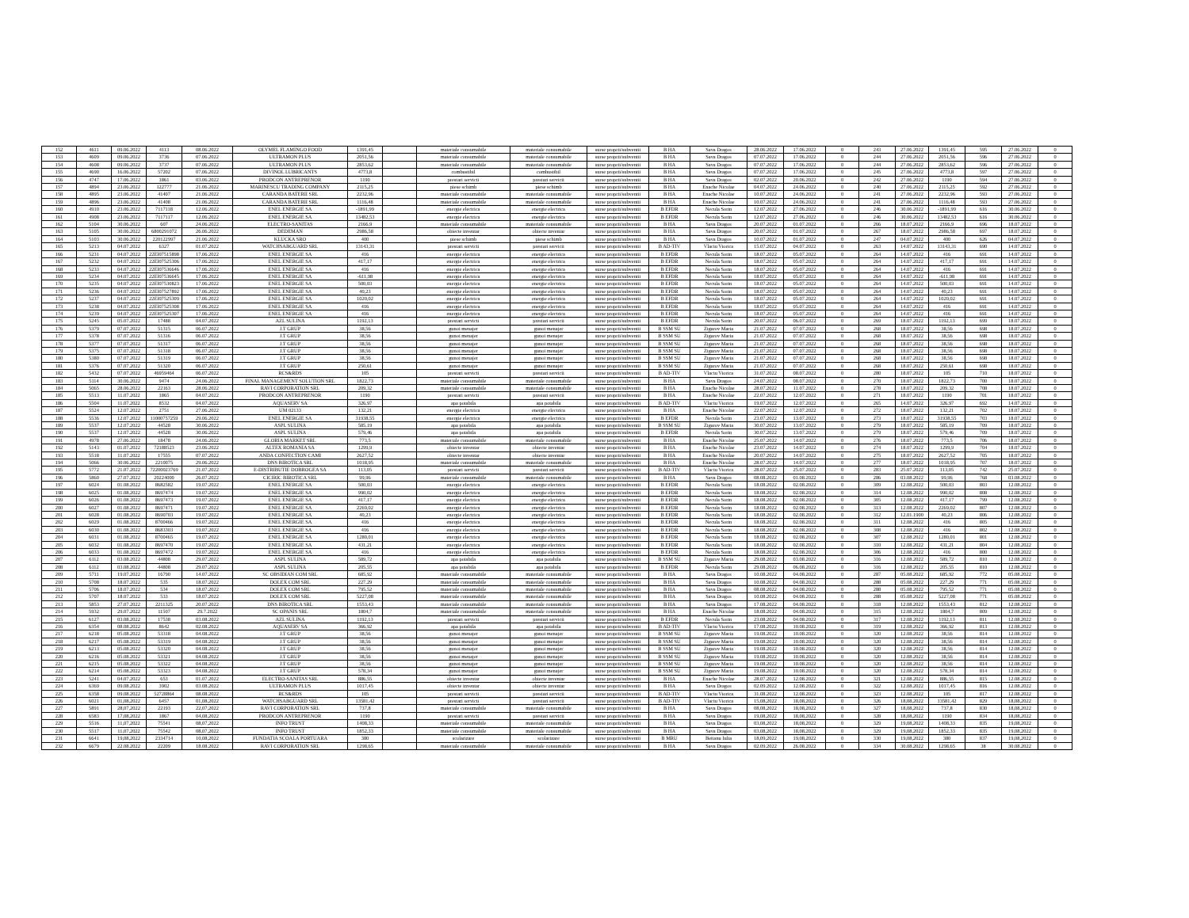| 152 | 4611 | 09.06.2022 | 4113 | 08.06.2022 | OLYMEL FLAMINGO FOOD | 1391,45 | | materiale consumabile | materiale consumabile | surse proprii/subventii | B HA | Sava Dragos | 28.06.2022 | 17.06.2022 | 0 | 243 | 27.06.2022 | 1391,45 | 595 | 27.06.2022 | 0 |
| 153 | 4609 | 09.06.2022 | 3736 | 07.06.2022 | ULTRAMON PLUS | 2051,56 | | materiale consumabile | materiale consumabile | surse proprii/subventii | B HA | Sava Dragos | 07.07.2022 | 17.06.2022 | 0 | 244 | 27.06.2022 | 2051,56 | 596 | 27.06.2022 | 0 |
| 154 | 4608 | 09.06.2022 | 3737 | 07.06.2022 | ULTRAMON PLUS | 2853,62 | | materiale consumabile | materiale consumabile | surse proprii/subventii | B HA | Sava Dragos | 07.07.2022 | 17.06.2022 | 0 | 244 | 27.06.2022 | 2853,62 | 596 | 27.06.2022 | 0 |
| 155 | 4690 | 16.06.2022 | 57202 | 07.06.2022 | DIVINOL LUBRICANTS | 4773,8 | | combustibil | combustibil | surse proprii/subventii | B HA | Sava Dragos | 07.07.2022 | 17.06.2022 | 0 | 245 | 27.06.2022 | 4773,8 | 597 | 27.06.2022 | 0 |
| 156 | 4747 | 17.06.2022 | 1861 | 03.06.2022 | PRODCON ANTREPRENOR | 1190 | | prestari servicii | prestari servicii | surse proprii/subventii | B HA | Sava Dragos | 02.07.2022 | 20.06.2022 | 0 | 242 | 27.06.2022 | 1190 | 594 | 27.06.2022 | 0 |
| 157 | 4894 | 23.06.2022 | 122777 | 21.06.2022 | MARINESCU TRADING COMPANY | 2115,25 | | piese schimb | piese schimb | surse proprii/subventii | B HA | Enache Nicolae | 04.07.2022 | 24.06.2022 | 0 | 240 | 27.06.2022 | 2115,25 | 592 | 27.06.2022 | 0 |
| 158 | 4895 | 23.06.2022 | 41407 | 21.06.2022 | CARANDA BATERII SRL | 2232,96 | | materiale consumabile | materiale consumabile | surse proprii/subventii | B HA | Enache Nicolae | 10.07.2022 | 24.06.2022 | 0 | 241 | 27.06.2022 | 2232,96 | 593 | 27.06.2022 | 0 |
| 159 | 4896 | 23.06.2022 | 41408 | 21.06.2022 | CARANDA BATERII SRL | 1116,48 | | materiale consumabile | materiale consumabile | surse proprii/subventii | B HA | Enache Nicolae | 10.07.2022 | 24.06.2022 | 0 | 241 | 27.06.2022 | 1116,48 | 593 | 27.06.2022 | 0 |
| 160 | 4910 | 23.06.2022 | 7117118 | 12.06.2022 | ENEL ENERGIE SA | -1891,99 | | energie electrica | energie electrica | surse proprii/subventii | B EFDR | Necula Sorin | 12.07.2022 | 27.06.2022 | 0 | 246 | 30.06.2022 | -1891,99 | 616 | 30.06.2022 | 0 |
| 161 | 4908 | 23.06.2022 | 7117117 | 12.06.2022 | ENEL ENERGIE SA | 13482,53 | | energie electrica | energie electrica | surse proprii/subventii | B EFDR | Necula Sorin | 12.07.2022 | 27.06.2022 | 0 | 246 | 30.06.2022 | 13482,53 | 616 | 30.06.2022 | 0 |
| 162 | 5104 | 30.06.2022 | 607 | 24.06.2022 | ELECTRO-SANITAS | 2166,9 | | materiale consumabile | materiale consumabile | surse proprii/subventii | B HA | Sava Dragos | 20.07.2022 | 01.07.2022 | 0 | 266 | 18.07.2022 | 2166,9 | 696 | 18.07.2022 | 0 |
| 163 | 5105 | 30.06.2022 | 6800291072 | 26.06.2022 | DEDEMAN | 2986,58 | | obiecte inventar | obiecte inventar | surse proprii/subventii | B HA | Sava Dragos | 20.07.2022 | 01.07.2022 | 0 | 267 | 18.07.2022 | 2986,58 | 697 | 18.07.2022 | 0 |
| 164 | 5103 | 30.06.2022 | 220122997 | 21.06.2022 | KLUCKA SRO | 400 | | piese schimb | piese schimb | surse proprii/subventii | B HA | Sava Dragos | 10.07.2022 | 01.07.2022 | 0 | 247 | 04.07.2022 | 400 | 626 | 04.07.2022 | 0 |
| 165 | 5213 | 04.07.2022 | 6327 | 01.07.2022 | WATCHSABGUARD SRL | 13143,31 | | prestari servicii | prestari servicii | surse proprii/subventii | B AD-TIV | Vlaciu Viorica | 15.07.2022 | 04.07.2022 | 0 | 263 | 14.07.2022 | 13143,31 | 690 | 14.07.2022 | 0 |
| 166 | 5231 | 04.07.2022 | 22EI07515898 | 17.06.2022 | ENEL ENERGIE SA | 416 | | energie electrica | energie electrica | surse proprii/subventii | B EFDR | Necula Sorin | 18.07.2022 | 05.07.2022 | 0 | 264 | 14.07.2022 | 416 | 691 | 14.07.2022 | 0 |
| 167 | 5232 | 04.07.2022 | 22EI07525306 | 17.06.2022 | ENEL ENERGIE SA | 417,17 | | energie electrica | energie electrica | surse proprii/subventii | B EFDR | Necula Sorin | 18.07.2022 | 05.07.2022 | 0 | 264 | 14.07.2022 | 417,17 | 691 | 14.07.2022 | 0 |
| 168 | 5233 | 04.07.2022 | 22EI07536646 | 17.06.2022 | ENEL ENERGIE SA | 416 | | energie electrica | energie electrica | surse proprii/subventii | B EFDR | Necula Sorin | 18.07.2022 | 05.07.2022 | 0 | 264 | 14.07.2022 | 416 | 691 | 14.07.2022 | 0 |
| 169 | 5234 | 04.07.2022 | 22EI07536645 | 17.06.2022 | ENEL ENERGIE SA | -611,98 | | energie electrica | energie electrica | surse proprii/subventii | B EFDR | Necula Sorin | 18.07.2022 | 05.07.2022 | 0 | 264 | 14.07.2022 | -611,98 | 691 | 14.07.2022 | 0 |
| 170 | 5235 | 04.07.2022 | 22EI07530823 | 17.06.2022 | ENEL ENERGIE SA | 500,03 | | energie electrica | energie electrica | surse proprii/subventii | B EFDR | Necula Sorin | 18.07.2022 | 05.07.2022 | 0 | 264 | 14.07.2022 | 500,03 | 691 | 14.07.2022 | 0 |
| 171 | 5236 | 04.07.2022 | 22EI07527892 | 17.06.2022 | ENEL ENERGIE SA | 40,23 | | energie electrica | energie electrica | surse proprii/subventii | B EFDR | Necula Sorin | 18.07.2022 | 05.07.2022 | 0 | 264 | 14.07.2022 | 40,23 | 691 | 14.07.2022 | 0 |
| 172 | 5237 | 04.07.2022 | 22EI07525309 | 17.06.2022 | ENEL ENERGIE SA | 1020,02 | | energie electrica | energie electrica | surse proprii/subventii | B EFDR | Necula Sorin | 18.07.2022 | 05.07.2022 | 0 | 264 | 14.07.2022 | 1020,02 | 691 | 14.07.2022 | 0 |
| 173 | 5238 | 04.07.2022 | 22EI07525308 | 17.06.2022 | ENEL ENERGIE SA | 416 | | energie electrica | energie electrica | surse proprii/subventii | B EFDR | Necula Sorin | 18.07.2022 | 05.07.2022 | 0 | 264 | 14.07.2022 | 416 | 691 | 14.07.2022 | 0 |
| 174 | 5239 | 04.07.2022 | 22EI07525307 | 17.06.2022 | ENEL ENERGIE SA | 416 | | energie electrica | energie electrica | surse proprii/subventii | B EFDR | Necula Sorin | 18.07.2022 | 05.07.2022 | 0 | 264 | 14.07.2022 | 416 | 691 | 14.07.2022 | 0 |
| 175 | 5245 | 05.07.2022 | 17488 | 04.07.2022 | AZL SULINA | 1192,13 | | prestari servicii | prestari servicii | surse proprii/subventii | B EFDR | Necula Sorin | 20.07.2022 | 06.07.2022 | 0 | 269 | 18.07.2022 | 1192,13 | 699 | 18.07.2022 | 0 |
| 176 | 5379 | 07.07.2022 | 51315 | 06.07.2022 | J.T GRUP | 38,56 | | gunoi menajer | gunoi menajer | surse proprii/subventii | B SSM SU | Zigarov Maria | 21.07.2022 | 07.07.2022 | 0 | 268 | 18.07.2022 | 38,56 | 698 | 18.07.2022 | 0 |
| 177 | 5378 | 07.07.2022 | 51316 | 06.07.2022 | J.T GRUP | 38,56 | | gunoi menajer | gunoi menajer | surse proprii/subventii | B SSM SU | Zigarov Maria | 21.07.2022 | 07.07.2022 | 0 | 268 | 18.07.2022 | 38,56 | 698 | 18.07.2022 | 0 |
| 178 | 5377 | 07.07.2022 | 51317 | 06.07.2022 | J.T GRUP | 38,56 | | gunoi menajer | gunoi menajer | surse proprii/subventii | B SSM SU | Zigarov Maria | 21.07.2022 | 07.07.2022 | 0 | 268 | 18.07.2022 | 38,56 | 698 | 18.07.2022 | 0 |
| 179 | 5375 | 07.07.2022 | 51318 | 06.07.2022 | J.T GRUP | 38,56 | | gunoi menajer | gunoi menajer | surse proprii/subventii | B SSM SU | Zigarov Maria | 21.07.2022 | 07.07.2022 | 0 | 268 | 18.07.2022 | 38,56 | 698 | 18.07.2022 | 0 |
| 180 | 5380 | 07.07.2022 | 51319 | 06.07.2022 | J.T GRUP | 38,56 | | gunoi menajer | gunoi menajer | surse proprii/subventii | B SSM SU | Zigarov Maria | 21.07.2022 | 07.07.2022 | 0 | 268 | 18.07.2022 | 38,56 | 698 | 18.07.2022 | 0 |
| 181 | 5376 | 07.07.2022 | 51320 | 06.07.2022 | J.T GRUP | 250,61 | | gunoi menajer | gunoi menajer | surse proprii/subventii | B SSM SU | Zigarov Maria | 21.07.2022 | 07.07.2022 | 0 | 268 | 18.07.2022 | 250,61 | 698 | 18.07.2022 | 0 |
| 182 | 5432 | 07.07.2022 | 46959464 | 06.07.2022 | RCS&RDS | 105 | | prestari servicii | prestari servicii | surse proprii/subventii | B AD-TIV | Vlaciu Viorica | 31.07.2022 | 08.07.2022 | 0 | 280 | 18.07.2022 | 105 | 710 | 18.07.2022 | 0 |
| 183 | 5114 | 30.06.2022 | 9474 | 24.06.2022 | FINAL MANAGEMENT SOLUTION SRL | 1822,73 | | materiale consumabile | materiale consumabile | surse proprii/subventii | B HA | Sava Dragos | 24.07.2022 | 08.07.2022 | 0 | 270 | 18.07.2022 | 1822,73 | 700 | 18.07.2022 | 0 |
| 184 | 5065 | 28.06.2022 | 22163 | 28.06.2022 | RAVI CORPORATION SRL | 209,32 | | materiale consumabile | materiale consumabile | surse proprii/subventii | B HA | Enache Nicolae | 28.07.2022 | 11.07.2022 | 0 | 278 | 18.07.2022 | 209,32 | 708 | 18.07.2022 | 0 |
| 185 | 5513 | 11.07.2022 | 1865 | 04.07.2022 | PRODCON ANTREPRENOR | 1190 | | prestari servicii | prestari servicii | surse proprii/subventii | B HA | Enache Nicolae | 22.07.2022 | 12.07.2022 | 0 | 271 | 18.07.2022 | 1190 | 701 | 18.07.2022 | 0 |
| 186 | 5504 | 11.07.2022 | 8532 | 04.07.2022 | AQUASERV SA | 326,97 | | apa potabila | apa potabila | surse proprii/subventii | B AD-TIV | Vlaciu Viorica | 19.07.2022 | 12.07.2022 | 0 | 265 | 14.07.2022 | 326,97 | 692 | 14.07.2022 | 0 |
| 187 | 5524 | 12.07.2022 | 2751 | 27.06.2022 | UM 02133 | 132,21 | | energie electrica | energie electrica | surse proprii/subventii | B HA | Enache Nicolae | 22.07.2022 | 12.07.2022 | 0 | 272 | 18.07.2022 | 132,21 | 702 | 18.07.2022 | 0 |
| 188 | 5536 | 12.07.2022 | 11000757259 | 29.06.2022 | ENEL ENERGIE SA | 31938,55 | | energie electrica | energie electrica | surse proprii/subventii | B EFDR | Necula Sorin | 23.07.2022 | 13.07.2022 | 0 | 273 | 18.07.2022 | 31938,55 | 703 | 18.07.2022 | 0 |
| 189 | 5537 | 12.07.2022 | 44528 | 30.06.2022 | ASPL SULINA | 585,19 | | apa potabila | apa potabila | surse proprii/subventii | B SSM SU | Zigarov Maria | 30.07.2022 | 13.07.2022 | 0 | 279 | 18.07.2022 | 585,19 | 709 | 18.07.2022 | 0 |
| 190 | 5537 | 12.07.2022 | 44528 | 30.06.2022 | ASPL SULINA | 579,46 | | apa potabila | apa potabila | surse proprii/subventii | B EFDR | Necula Sorin | 30.07.2022 | 13.07.2022 | 0 | 279 | 18.07.2022 | 579,46 | 709 | 18.07.2022 | 0 |
| 191 | 4978 | 27.06.2022 | 18478 | 24.06.2022 | GLORIA MARKET SRL | 773,5 | | materiale consumabile | materiale consumabile | surse proprii/subventii | B HA | Enache Nicolae | 25.07.2022 | 14.07.2022 | 0 | 276 | 18.07.2022 | 773,5 | 706 | 18.07.2022 | 0 |
| 192 | 5143 | 01.07.2022 | 72188523 | 23.06.2022 | ALTEX ROMANIA SA | 1299,9 | | obiecte inventar | obiecte inventar | surse proprii/subventii | B HA | Enache Nicolae | 23.07.2022 | 14.07.2022 | 0 | 274 | 18.07.2022 | 1299,9 | 704 | 18.07.2022 | 0 |
| 193 | 5518 | 11.07.2022 | 17555 | 07.07.2022 | ANDA CONFECTION CAMI | 2627,52 | | obiecte inventar | obiecte inventar | surse proprii/subventii | B HA | Enache Nicolae | 20.07.2022 | 14.07.2022 | 0 | 275 | 18.07.2022 | 2627,52 | 705 | 18.07.2022 | 0 |
| 194 | 5066 | 30.06.2022 | 2210075 | 29.06.2022 | DNS BIROTICA SRL | 1018,95 | | materiale consumabile | materiale consumabile | surse proprii/subventii | B HA | Enache Nicolae | 28.07.2022 | 14.07.2022 | 0 | 277 | 18.07.2022 | 1018,95 | 707 | 18.07.2022 | 0 |
| 195 | 5772 | 21.07.2022 | 72200023769 | 21.07.2022 | E-DISTRIBUTIE DOBROGEA SA | 113,05 | | prestari servicii | prestari servicii | surse proprii/subventii | B AD-TIV | Vlaciu Viorica | 28.07.2022 | 25.07.2022 | 0 | 283 | 25.07.2022 | 113,05 | 742 | 25.07.2022 | 0 |
| 196 | 5860 | 27.07.2022 | 20224000 | 26.07.2022 | CICIRIC BIROTICA SRL | 99,96 | | materiale consumabile | materiale consumabile | surse proprii/subventii | B HA | Sava Dragos | 08.08.2022 | 01.08.2022 | 0 | 286 | 03.08.2022 | 99,96 | 768 | 03.08.2022 | 0 |
| 197 | 6024 | 01.08.2022 | 8682582 | 19.07.2022 | ENEL ENERGIE SA | 500,03 | | energie electrica | energie electrica | surse proprii/subventii | B EFDR | Necula Sorin | 18.08.2022 | 02.08.2022 | 0 | 309 | 12.08.2022 | 500,03 | 803 | 12.08.2022 | 0 |
| 198 | 6025 | 01.08.2022 | 8697474 | 19.07.2022 | ENEL ENERGIE SA | 990,02 | | energie electrica | energie electrica | surse proprii/subventii | B EFDR | Necula Sorin | 18.08.2022 | 02.08.2022 | 0 | 314 | 12.08.2022 | 990,02 | 808 | 12.08.2022 | 0 |
| 199 | 6026 | 01.08.2022 | 8697473 | 19.07.2022 | ENEL ENERGIE SA | 417,17 | | energie electrica | energie electrica | surse proprii/subventii | B EFDR | Necula Sorin | 18.08.2022 | 02.08.2022 | 0 | 305 | 12.08.2022 | 417,17 | 799 | 12.08.2022 | 0 |
| 200 | 6027 | 01.08.2022 | 8697471 | 19.07.2022 | ENEL ENERGIE SA | 2269,02 | | energie electrica | energie electrica | surse proprii/subventii | B EFDR | Necula Sorin | 18.08.2022 | 02.08.2022 | 0 | 313 | 12.08.2022 | 2269,02 | 807 | 12.08.2022 | 0 |
| 201 | 6028 | 01.08.2022 | 8690703 | 19.07.2022 | ENEL ENERGIE SA | 40,23 | | energie electrica | energie electrica | surse proprii/subventii | B EFDR | Necula Sorin | 18.08.2022 | 02.08.2022 | 0 | 312 | 12.01.1900 | 40,23 | 806 | 12.08.2022 | 0 |
| 202 | 6029 | 01.08.2022 | 8700466 | 19.07.2022 | ENEL ENERGIE SA | 416 | | energie electrica | energie electrica | surse proprii/subventii | B EFDR | Necula Sorin | 18.08.2022 | 02.08.2022 | 0 | 311 | 12.08.2022 | 416 | 805 | 12.08.2022 | 0 |
| 203 | 6030 | 01.08.2022 | 8683303 | 19.07.2022 | ENEL ENERGIE SA | 416 | | energie electrica | energie electrica | surse proprii/subventii | B EFDR | Necula Sorin | 18.08.2022 | 02.08.2022 | 0 | 308 | 12.08.2022 | 416 | 802 | 12.08.2022 | 0 |
| 204 | 6031 | 01.08.2022 | 8700465 | 19.07.2022 | ENEL ENERGIE SA | 1280,01 | | energie electrica | energie electrica | surse proprii/subventii | B EFDR | Necula Sorin | 18.08.2022 | 02.08.2022 | 0 | 307 | 12.08.2022 | 1280,01 | 801 | 12.08.2022 | 0 |
| 205 | 6032 | 01.08.2022 | 8697470 | 19.07.2022 | ENEL ENERGIE SA | 431,21 | | energie electrica | energie electrica | surse proprii/subventii | B EFDR | Necula Sorin | 18.08.2022 | 02.08.2022 | 0 | 310 | 12.08.2022 | 431,21 | 804 | 12.08.2022 | 0 |
| 206 | 6033 | 01.08.2022 | 8697472 | 19.07.2022 | ENEL ENERGIE SA | 416 | | energie electrica | energie electrica | surse proprii/subventii | B EFDR | Necula Sorin | 18.08.2022 | 02.08.2022 | 0 | 306 | 12.08.2022 | 416 | 800 | 12.08.2022 | 0 |
| 207 | 6112 | 03.08.2022 | 44808 | 29.07.2022 | ASPL SULINA | 589,72 | | apa potabila | apa potabila | surse proprii/subventii | B SSM SU | Zigarov Maria | 29.08.2022 | 03.08.2022 | 0 | 316 | 12.08.2022 | 589,72 | 810 | 12.08.2022 | 0 |
| 208 | 6112 | 03.08.2022 | 44808 | 29.07.2022 | ASPL SULINA | 205,55 | | apa potabila | apa potabila | surse proprii/subventii | B EFDR | Necula Sorin | 29.08.2022 | 06.08.2022 | 0 | 316 | 12.08.2022 | 205,55 | 810 | 12.08.2022 | 0 |
| 209 | 5711 | 19.07.2022 | 16790 | 14.07.2022 | SC OBSIDIAN COM SRL | 685,92 | | materiale consumabile | materiale consumabile | surse proprii/subventii | B HA | Sava Dragos | 10.08.2022 | 04.08.2022 | 0 | 287 | 05.08.2022 | 685,92 | 772 | 05.08.2022 | 0 |
| 210 | 5708 | 18.07.2022 | 535 | 18.07.2022 | DOLEX COM SRL | 227,29 | | materiale consumabile | materiale consumabile | surse proprii/subventii | B HA | Sava Dragos | 10.08.2022 | 04.08.2022 | 0 | 288 | 05.08.2022 | 227,29 | 771 | 05.08.2022 | 0 |
| 211 | 5706 | 18.07.2022 | 534 | 18.07.2022 | DOLEX COM SRL | 795,52 | | materiale consumabile | materiale consumabile | surse proprii/subventii | B HA | Sava Dragos | 08.08.2022 | 04.08.2022 | 0 | 288 | 05.08.2022 | 795,52 | 771 | 05.08.2022 | 0 |
| 212 | 5707 | 18.07.2022 | 533 | 18.07.2022 | DOLEX COM SRL | 5227,08 | | materiale consumabile | materiale consumabile | surse proprii/subventii | B HA | Sava Dragos | 10.08.2022 | 04.08.2022 | 0 | 288 | 05.08.2022 | 5227,08 | 771 | 05.08.2022 | 0 |
| 213 | 5853 | 27.07.2022 | 2211325 | 20.07.2022 | DNS BIROTICA SRL | 1553,43 | | materiale consumabile | materiale consumabile | surse proprii/subventii | B HA | Sava Dragos | 17.08.2022 | 04.08.2022 | 0 | 318 | 12.08.2022 | 1553,43 | 812 | 12.08.2022 | 0 |
| 214 | 5932 | 29.07.2022 | 11507 | 29.7.2022 | SC OPANIS SRL | 1804,7 | | materiale consumabile | materiale consumabile | surse proprii/subventii | B HA | Enache Nicolae | 18.08.2022 | 04.08.2022 | 0 | 315 | 12.08.2022 | 1804,7 | 809 | 12.08.2022 | 0 |
| 215 | 6127 | 03.08.2022 | 17538 | 03.08.2022 | AZL SULINA | 1192,13 | | prestari servicii | prestari servicii | surse proprii/subventii | B EFDR | Necula Sorin | 23.08.2022 | 04.08.2022 | 0 | 317 | 12.08.2022 | 1192,13 | 811 | 12.08.2022 | 0 |
| 216 | 6354 | 08.08.2022 | 8642 | 02.08.2022 | AQUASERV SA | 366,92 | | apa potabila | apa potabila | surse proprii/subventii | B AD-TIV | Vlaciu Viorica | 17.08.2022 | 10.08.2022 | 0 | 319 | 12.08.2022 | 366,92 | 813 | 12.08.2022 | 0 |
| 217 | 6218 | 05.08.2022 | 53318 | 04.08.2022 | J.T GRUP | 38,56 | | gunoi menajer | gunoi menajer | surse proprii/subventii | B SSM SU | Zigarov Maria | 19.08.2022 | 10.08.2022 | 0 | 320 | 12.08.2022 | 38,56 | 814 | 12.08.2022 | 0 |
| 218 | 6217 | 05.08.2022 | 53319 | 04.08.2022 | J.T GRUP | 38,56 | | gunoi menajer | gunoi menajer | surse proprii/subventii | B SSM SU | Zigarov Maria | 19.08.2022 | 10.08.2022 | 0 | 320 | 12.08.2022 | 38,56 | 814 | 12.08.2022 | 0 |
| 219 | 6213 | 05.08.2022 | 53320 | 04.08.2022 | J.T GRUP | 38,56 | | gunoi menajer | gunoi menajer | surse proprii/subventii | B SSM SU | Zigarov Maria | 19.08.2022 | 10.08.2022 | 0 | 320 | 12.08.2022 | 38,56 | 814 | 12.08.2022 | 0 |
| 220 | 6216 | 05.08.2022 | 53321 | 04.08.2022 | J.T GRUP | 38,56 | | gunoi menajer | gunoi menajer | surse proprii/subventii | B SSM SU | Zigarov Maria | 19.08.2022 | 10.08.2022 | 0 | 320 | 12.08.2022 | 38,56 | 814 | 12.08.2022 | 0 |
| 221 | 6215 | 05.08.2022 | 53322 | 04.08.2022 | J.T GRUP | 38,56 | | gunoi menajer | gunoi menajer | surse proprii/subventii | B SSM SU | Zigarov Maria | 19.08.2022 | 10.08.2022 | 0 | 320 | 12.08.2022 | 38,56 | 814 | 12.08.2022 | 0 |
| 222 | 6214 | 05.08.2022 | 53323 | 04.08.2022 | J.T GRUP | 578,34 | | gunoi menajer | gunoi menajer | surse proprii/subventii | B SSM SU | Zigarov Maria | 19.08.2022 | 10.08.2022 | 0 | 320 | 12.08.2022 | 578,34 | 814 | 12.08.2022 | 0 |
| 223 | 5241 | 04.07.2022 | 653 | 01.07.2022 | ELECTRO-SANITAS SRL | 886,55 | | obiecte inventar | obiecte inventar | surse proprii/subventii | B HA | Enache Nicolae | 28.07.2022 | 12.08.2022 | 0 | 321 | 12.08.2022 | 886,55 | 815 | 12.08.2022 | 0 |
| 224 | 6369 | 09.08.2022 | 3902 | 03.08.2022 | ULTRAMON PLUS | 1017,45 | | obiecte inventar | obiecte inventar | surse proprii/subventii | B HA | Sava Dragos | 02.09.2022 | 12.08.2022 | 0 | 322 | 12.08.2022 | 1017,45 | 816 | 12.08.2022 | 0 |
| 225 | 6358 | 09.08.2022 | 52728864 | 08.08.2022 | RCS&RDS | 105 | | prestari servicii | prestari servicii | surse proprii/subventii | B AD-TIV | Vlaciu Viorica | 31.08.2022 | 12.08.2022 | 0 | 323 | 12.08.2022 | 105 | 817 | 12.08.2022 | 0 |
| 226 | 6021 | 01,08,2022 | 6457 | 01,08,2022 | WATCHSABGUARD SRL | 13581,42 | | prestari servicii | prestari servicii | surse proprii/subventii | B AD-TIV | Vlaciu Viorica | 15,08,2022 | 18,08,2022 | 0 | 326 | 18,08,2022 | 13581,42 | 829 | 18,08,2022 | 0 |
| 227 | 5891 | 28,07,2022 | 22193 | 22,07,2022 | RAVI CORPORATION SRL | 737,8 | | materiale consumabile | materiale consumabile | surse proprii/subventii | B HA | Sava Dragos | 08,08,2022 | 18,08,2022 | 0 | 327 | 18,08,2022 | 737,8 | 830 | 18,08,2022 | 0 |
| 228 | 6583 | 17,08,2022 | 1867 | 04,08,2022 | PRODCON ANTREPRENOR | 1190 | | prestari servicii | prestari servicii | surse proprii/subventii | B HA | Sava Dragos | 19,08,2022 | 18,08,2022 | 0 | 328 | 18,08,2022 | 1190 | 834 | 18,08,2022 | 0 |
| 229 | 5516 | 11,07,2022 | 75541 | 08,07,2022 | INFO TRUST | 1408,33 | | materiale consumabile | materiale consumabile | surse proprii/subventii | B HA | Sava Dragos | 03,08,2022 | 18,08,2022 | 0 | 329 | 19,08,2022 | 1408,33 | 835 | 19,08,2022 | 0 |
| 230 | 5517 | 11,07,2022 | 75542 | 08,07,2022 | INFO TRUST | 1852,33 | | materiale consumabile | materiale consumabile | surse proprii/subventii | B HA | Sava Dragos | 03,08,2022 | 18,08,2022 | 0 | 329 | 19,08,2022 | 1852,33 | 835 | 19,08,2022 | 0 |
| 231 | 6641 | 19,08,2022 | 2334714 | 10,08,2022 | FUNDATIA SCOALA PORTUARA | 380 | | scolarizare | scolarizare | surse proprii/subventii | B MRU | Betianu Iulia | 18,09,2022 | 19,08,2022 | 0 | 330 | 19,08,2022 | 380 | 837 | 19,08,2022 | 0 |
| 232 | 6679 | 22.08.2022 | 22209 | 18.08.2022 | RAVI CORPORATION SRL | 1298,65 | | materiale consumabile | materiale consumabile | surse proprii/subventii | B HA | Sava Dragos | 02.09.2022 | 26.08.2022 | 0 | 334 | 30.08.2022 | 1298,65 | 38 | 30.08.2022 | 0 |